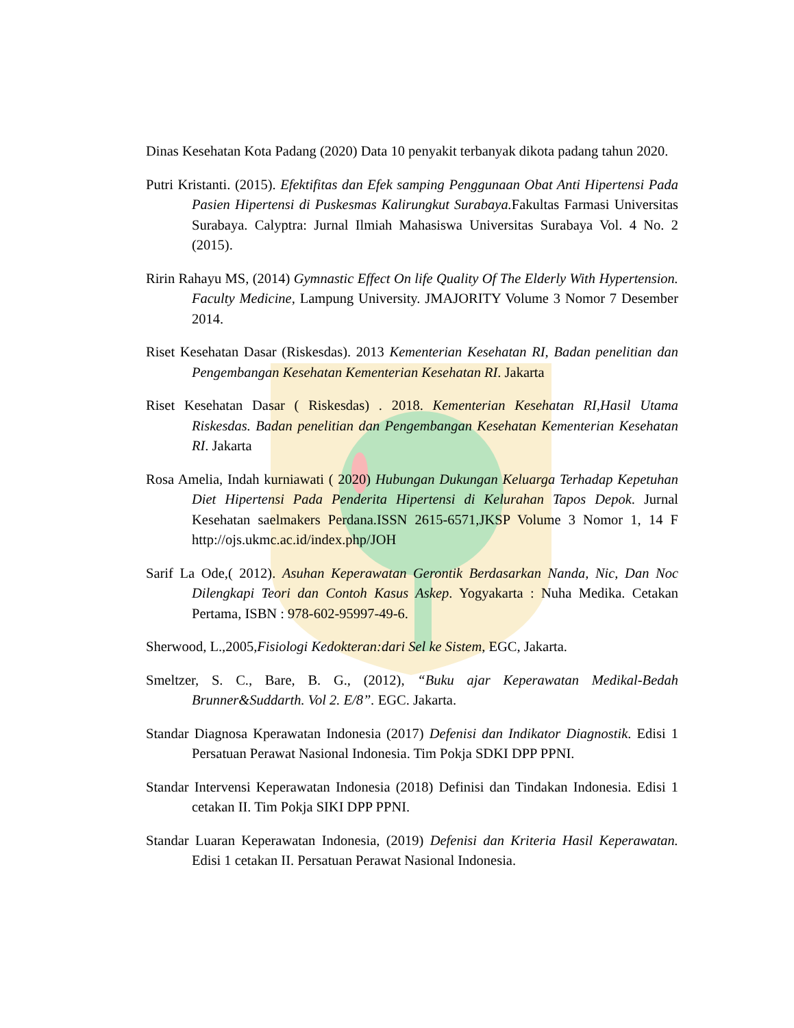Dinas Kesehatan Kota Padang (2020) Data 10 penyakit terbanyak dikota padang tahun 2020.
Putri Kristanti. (2015). Efektifitas dan Efek samping Penggunaan Obat Anti Hipertensi Pada Pasien Hipertensi di Puskesmas Kalirungkut Surabaya. Fakultas Farmasi Universitas Surabaya. Calyptra: Jurnal Ilmiah Mahasiswa Universitas Surabaya Vol. 4 No. 2 (2015).
Ririn Rahayu MS, (2014) Gymnastic Effect On life Quality Of The Elderly With Hypertension. Faculty Medicine, Lampung University. JMAJORITY Volume 3 Nomor 7 Desember 2014.
Riset Kesehatan Dasar (Riskesdas). 2013 Kementerian Kesehatan RI, Badan penelitian dan Pengembangan Kesehatan Kementerian Kesehatan RI. Jakarta
Riset Kesehatan Dasar ( Riskesdas) . 2018. Kementerian Kesehatan RI,Hasil Utama Riskesdas. Badan penelitian dan Pengembangan Kesehatan Kementerian Kesehatan RI. Jakarta
Rosa Amelia, Indah kurniawati ( 2020) Hubungan Dukungan Keluarga Terhadap Kepetuhan Diet Hipertensi Pada Penderita Hipertensi di Kelurahan Tapos Depok. Jurnal Kesehatan saelmakers Perdana.ISSN 2615-6571,JKSP Volume 3 Nomor 1, 14 F http://ojs.ukmc.ac.id/index.php/JOH
Sarif La Ode,( 2012). Asuhan Keperawatan Gerontik Berdasarkan Nanda, Nic, Dan Noc Dilengkapi Teori dan Contoh Kasus Askep. Yogyakarta : Nuha Medika. Cetakan Pertama, ISBN : 978-602-95997-49-6.
Sherwood, L.,2005,Fisiologi Kedokteran:dari Sel ke Sistem, EGC, Jakarta.
Smeltzer, S. C., Bare, B. G., (2012), “Buku ajar Keperawatan Medikal-Bedah Brunner&Suddarth. Vol 2. E/8”. EGC. Jakarta.
Standar Diagnosa Kperawatan Indonesia (2017) Defenisi dan Indikator Diagnostik. Edisi 1 Persatuan Perawat Nasional Indonesia. Tim Pokja SDKI DPP PPNI.
Standar Intervensi Keperawatan Indonesia (2018) Definisi dan Tindakan Indonesia. Edisi 1 cetakan II. Tim Pokja SIKI DPP PPNI.
Standar Luaran Keperawatan Indonesia, (2019) Defenisi dan Kriteria Hasil Keperawatan. Edisi 1 cetakan II. Persatuan Perawat Nasional Indonesia.